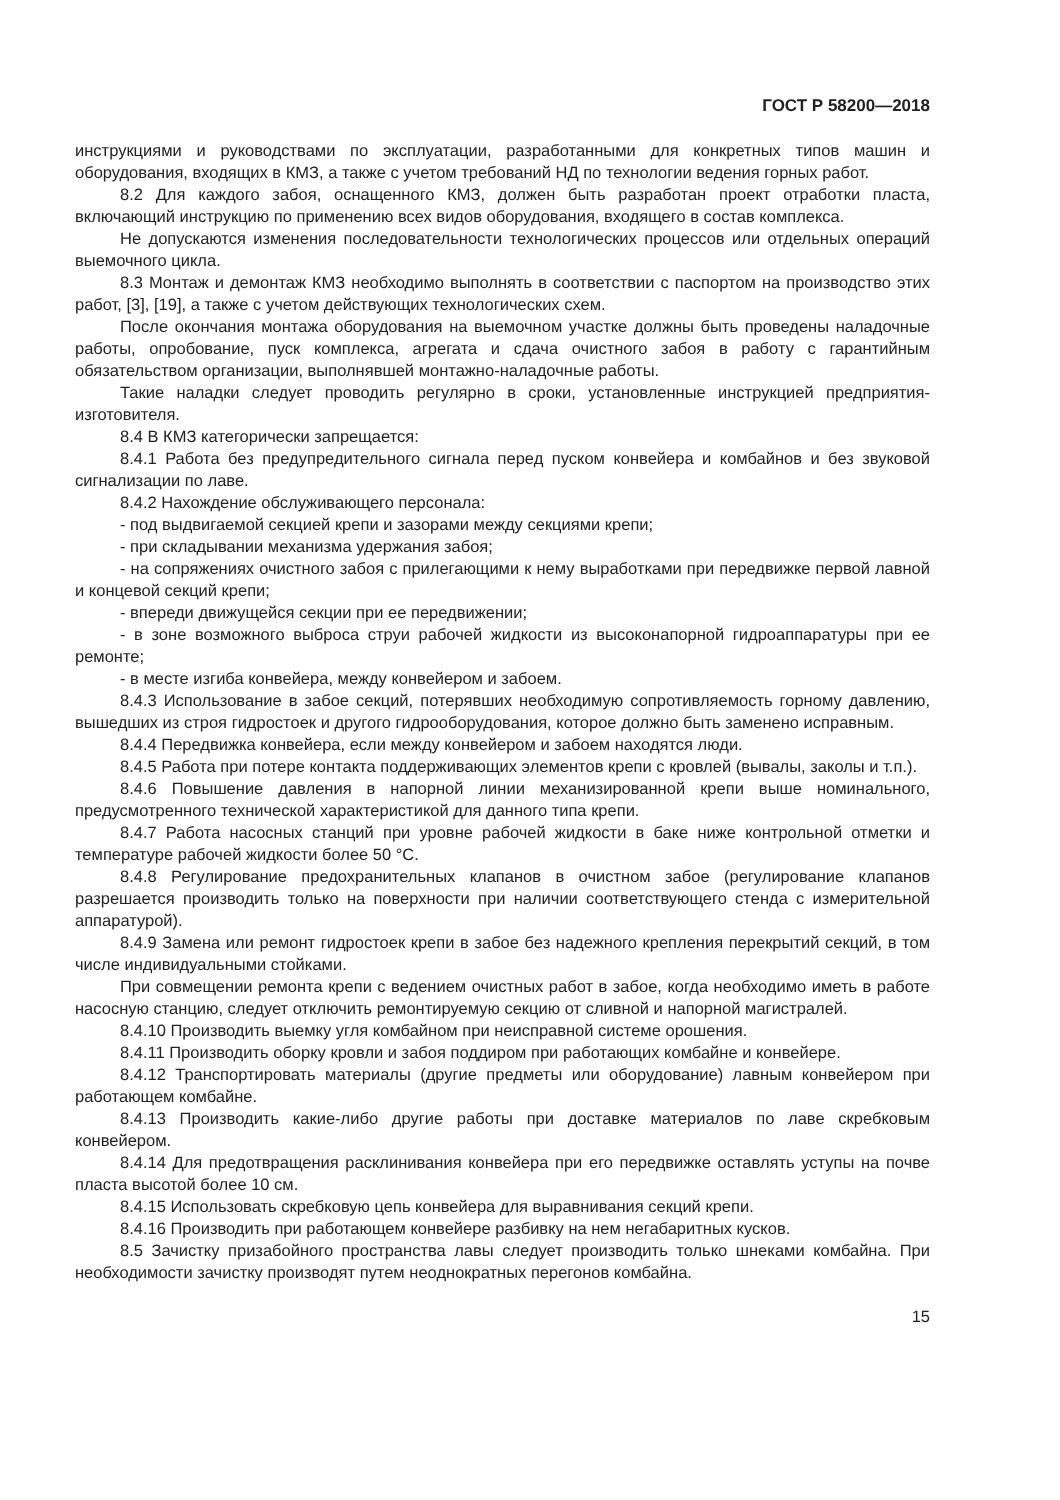ГОСТ Р 58200—2018
инструкциями и руководствами по эксплуатации, разработанными для конкретных типов машин и оборудования, входящих в КМЗ, а также с учетом требований НД по технологии ведения горных работ.
8.2 Для каждого забоя, оснащенного КМЗ, должен быть разработан проект отработки пласта, включающий инструкцию по применению всех видов оборудования, входящего в состав комплекса.
Не допускаются изменения последовательности технологических процессов или отдельных операций выемочного цикла.
8.3 Монтаж и демонтаж КМЗ необходимо выполнять в соответствии с паспортом на производство этих работ, [3], [19], а также с учетом действующих технологических схем.
После окончания монтажа оборудования на выемочном участке должны быть проведены наладочные работы, опробование, пуск комплекса, агрегата и сдача очистного забоя в работу с гарантийным обязательством организации, выполнявшей монтажно-наладочные работы.
Такие наладки следует проводить регулярно в сроки, установленные инструкцией предприятия-изготовителя.
8.4 В КМЗ категорически запрещается:
8.4.1 Работа без предупредительного сигнала перед пуском конвейера и комбайнов и без звуковой сигнализации по лаве.
8.4.2 Нахождение обслуживающего персонала:
- под выдвигаемой секцией крепи и зазорами между секциями крепи;
- при складывании механизма удержания забоя;
- на сопряжениях очистного забоя с прилегающими к нему выработками при передвижке первой лавной и концевой секций крепи;
- впереди движущейся секции при ее передвижении;
- в зоне возможного выброса струи рабочей жидкости из высоконапорной гидроаппаратуры при ее ремонте;
- в месте изгиба конвейера, между конвейером и забоем.
8.4.3 Использование в забое секций, потерявших необходимую сопротивляемость горному давлению, вышедших из строя гидростоек и другого гидрооборудования, которое должно быть заменено исправным.
8.4.4 Передвижка конвейера, если между конвейером и забоем находятся люди.
8.4.5 Работа при потере контакта поддерживающих элементов крепи с кровлей (вывалы, заколы и т.п.).
8.4.6 Повышение давления в напорной линии механизированной крепи выше номинального, предусмотренного технической характеристикой для данного типа крепи.
8.4.7 Работа насосных станций при уровне рабочей жидкости в баке ниже контрольной отметки и температуре рабочей жидкости более 50 °С.
8.4.8 Регулирование предохранительных клапанов в очистном забое (регулирование клапанов разрешается производить только на поверхности при наличии соответствующего стенда с измерительной аппаратурой).
8.4.9 Замена или ремонт гидростоек крепи в забое без надежного крепления перекрытий секций, в том числе индивидуальными стойками.
При совмещении ремонта крепи с ведением очистных работ в забое, когда необходимо иметь в работе насосную станцию, следует отключить ремонтируемую секцию от сливной и напорной магистралей.
8.4.10 Производить выемку угля комбайном при неисправной системе орошения.
8.4.11 Производить оборку кровли и забоя поддиром при работающих комбайне и конвейере.
8.4.12 Транспортировать материалы (другие предметы или оборудование) лавным конвейером при работающем комбайне.
8.4.13 Производить какие-либо другие работы при доставке материалов по лаве скребковым конвейером.
8.4.14 Для предотвращения расклинивания конвейера при его передвижке оставлять уступы на почве пласта высотой более 10 см.
8.4.15 Использовать скребковую цепь конвейера для выравнивания секций крепи.
8.4.16 Производить при работающем конвейере разбивку на нем негабаритных кусков.
8.5 Зачистку призабойного пространства лавы следует производить только шнеками комбайна. При необходимости зачистку производят путем неоднократных перегонов комбайна.
15